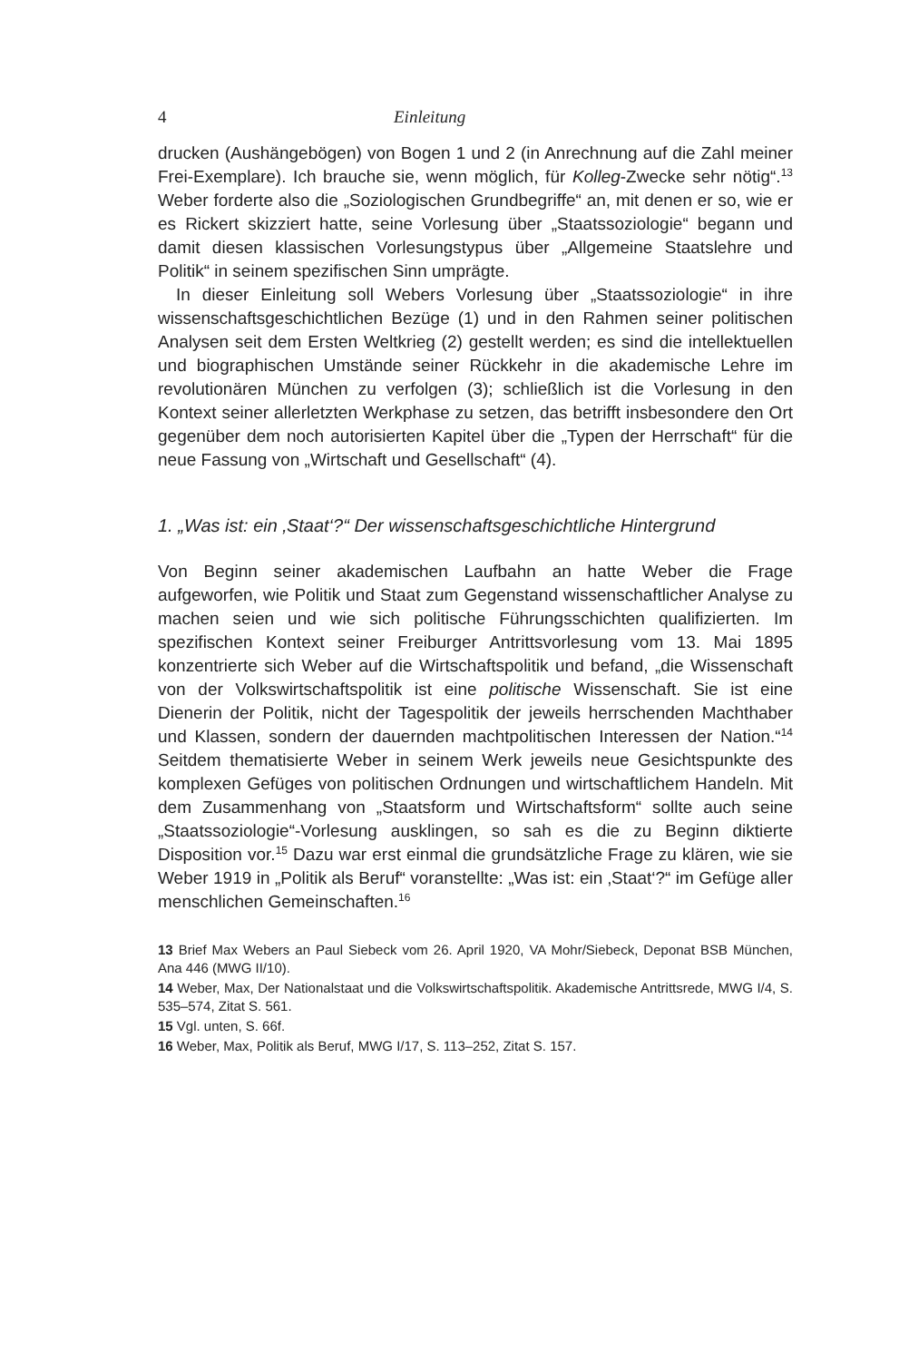4 Einleitung
drucken (Aushängebögen) von Bogen 1 und 2 (in Anrechnung auf die Zahl meiner Frei-Exemplare). Ich brauche sie, wenn möglich, für Kolleg-Zwecke sehr nötig“.<sup>13</sup> Weber forderte also die „Soziologischen Grundbegriffe“ an, mit denen er so, wie er es Rickert skizziert hatte, seine Vorlesung über „Staatssoziologie“ begann und damit diesen klassischen Vorlesungstypus über „Allgemeine Staatslehre und Politik“ in seinem spezifischen Sinn umprägte.
In dieser Einleitung soll Webers Vorlesung über „Staatssoziologie“ in ihre wissenschaftsgeschichtlichen Bezüge (1) und in den Rahmen seiner politischen Analysen seit dem Ersten Weltkrieg (2) gestellt werden; es sind die intellektuellen und biographischen Umstände seiner Rückkehr in die akademische Lehre im revolutionären München zu verfolgen (3); schließlich ist die Vorlesung in den Kontext seiner allerletzten Werkphase zu setzen, das betrifft insbesondere den Ort gegenüber dem noch autorisierten Kapitel über die „Typen der Herrschaft“ für die neue Fassung von „Wirtschaft und Gesellschaft“ (4).
1. „Was ist: ein ‚Staat‘?“ Der wissenschaftsgeschichtliche Hintergrund
Von Beginn seiner akademischen Laufbahn an hatte Weber die Frage aufgeworfen, wie Politik und Staat zum Gegenstand wissenschaftlicher Analyse zu machen seien und wie sich politische Führungsschichten qualifizierten. Im spezifischen Kontext seiner Freiburger Antrittsvorlesung vom 13. Mai 1895 konzentrierte sich Weber auf die Wirtschaftspolitik und befand, „die Wissenschaft von der Volkswirtschaftspolitik ist eine politische Wissenschaft. Sie ist eine Dienerin der Politik, nicht der Tagespolitik der jeweils herrschenden Machthaber und Klassen, sondern der dauernden machtpolitischen Interessen der Nation.“<sup>14</sup> Seitdem thematisierte Weber in seinem Werk jeweils neue Gesichtspunkte des komplexen Gefüges von politischen Ordnungen und wirtschaftlichem Handeln. Mit dem Zusammenhang von „Staatsform und Wirtschaftsform“ sollte auch seine „Staatssoziologie“-Vorlesung ausklingen, so sah es die zu Beginn diktierte Disposition vor.<sup>15</sup> Dazu war erst einmal die grundsätzliche Frage zu klären, wie sie Weber 1919 in „Politik als Beruf“ voranstellte: „Was ist: ein ‚Staat‘?“ im Gefüge aller menschlichen Gemeinschaften.<sup>16</sup>
13 Brief Max Webers an Paul Siebeck vom 26. April 1920, VA Mohr/Siebeck, Deponat BSB München, Ana 446 (MWG II/10).
14 Weber, Max, Der Nationalstaat und die Volkswirtschaftspolitik. Akademische Antrittsrede, MWG I/4, S. 535–574, Zitat S. 561.
15 Vgl. unten, S. 66f.
16 Weber, Max, Politik als Beruf, MWG I/17, S. 113–252, Zitat S. 157.